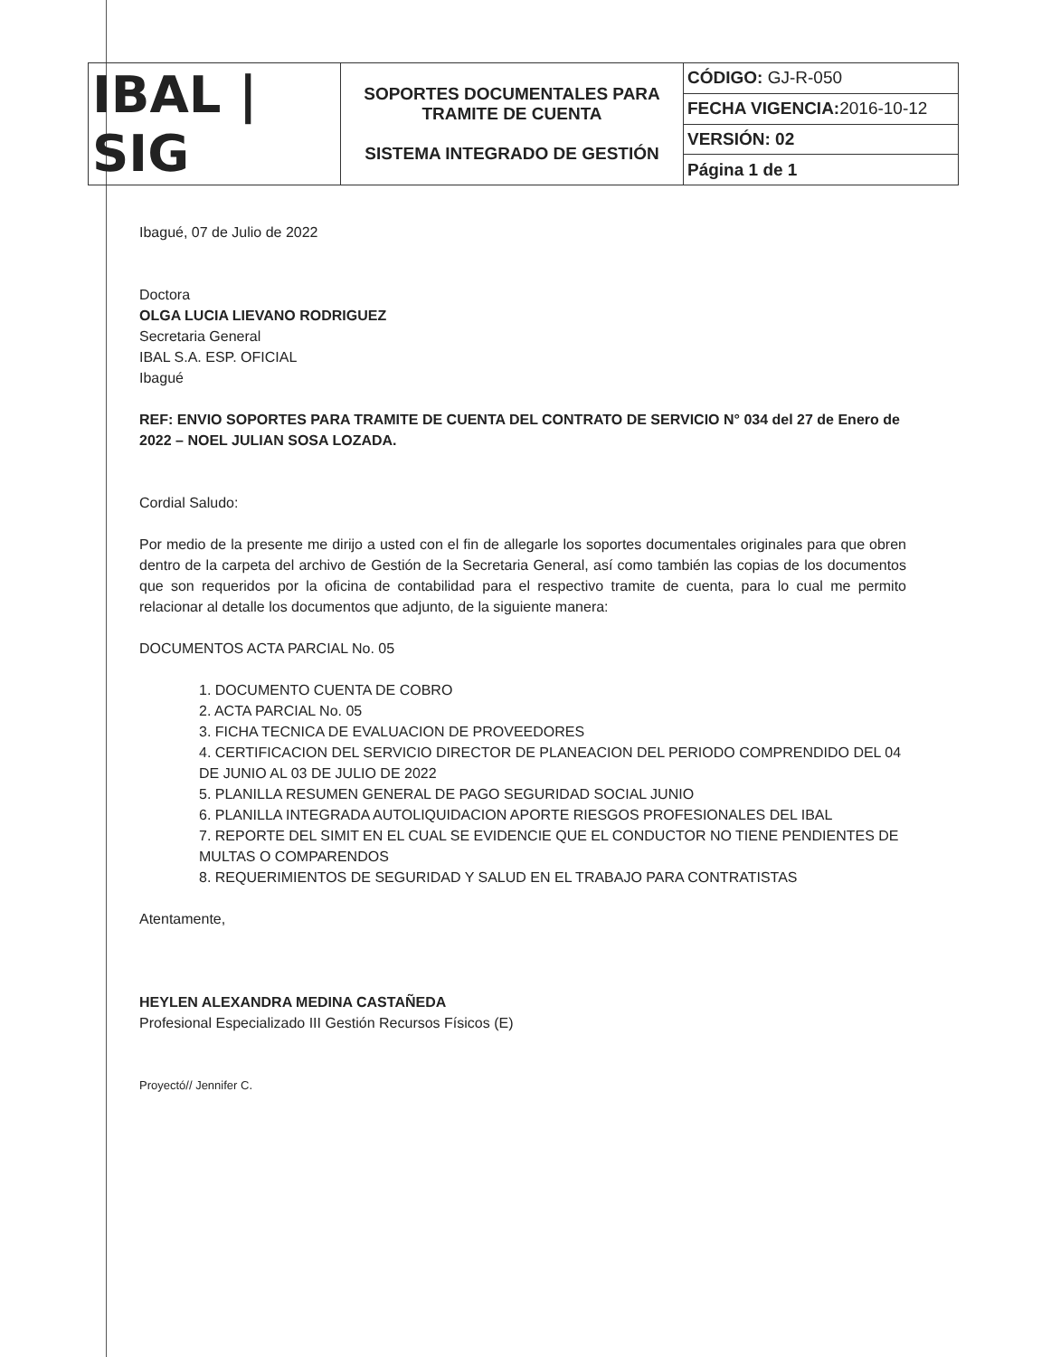| IBAL / SIG | SOPORTES DOCUMENTALES PARA TRAMITE DE CUENTA SISTEMA INTEGRADO DE GESTIÓN | CÓDIGO: GJ-R-050 |
| | | FECHA VIGENCIA: 2016-10-12 |
| | | VERSIÓN: 02 |
| | | Página 1 de 1 |
Ibagué, 07 de Julio de 2022
Doctora
OLGA LUCIA LIEVANO RODRIGUEZ
Secretaria General
IBAL S.A. ESP. OFICIAL
Ibagué
REF: ENVIO SOPORTES PARA TRAMITE DE CUENTA DEL CONTRATO DE SERVICIO N° 034 del 27 de Enero de 2022 – NOEL JULIAN SOSA LOZADA.
Cordial Saludo:
Por medio de la presente me dirijo a usted con el fin de allegarle los soportes documentales originales para que obren dentro de la carpeta del archivo de Gestión de la Secretaria General, así como también las copias de los documentos que son requeridos por la oficina de contabilidad para el respectivo tramite de cuenta, para lo cual me permito relacionar al detalle los documentos que adjunto, de la siguiente manera:
DOCUMENTOS ACTA PARCIAL No. 05
1. DOCUMENTO CUENTA DE COBRO
2. ACTA PARCIAL No. 05
3. FICHA TECNICA DE EVALUACION DE PROVEEDORES
4. CERTIFICACION DEL SERVICIO DIRECTOR DE PLANEACION DEL PERIODO COMPRENDIDO DEL 04 DE JUNIO AL 03 DE JULIO DE 2022
5. PLANILLA RESUMEN GENERAL DE PAGO SEGURIDAD SOCIAL JUNIO
6. PLANILLA INTEGRADA AUTOLIQUIDACION APORTE RIESGOS PROFESIONALES DEL IBAL
7. REPORTE DEL SIMIT EN EL CUAL SE EVIDENCIE QUE EL CONDUCTOR NO TIENE PENDIENTES DE MULTAS O COMPARENDOS
8. REQUERIMIENTOS DE SEGURIDAD Y SALUD EN EL TRABAJO PARA CONTRATISTAS
Atentamente,
HEYLEN ALEXANDRA MEDINA CASTAÑEDA
Profesional Especializado III Gestión Recursos Físicos (E)
Proyectó// Jennifer C.